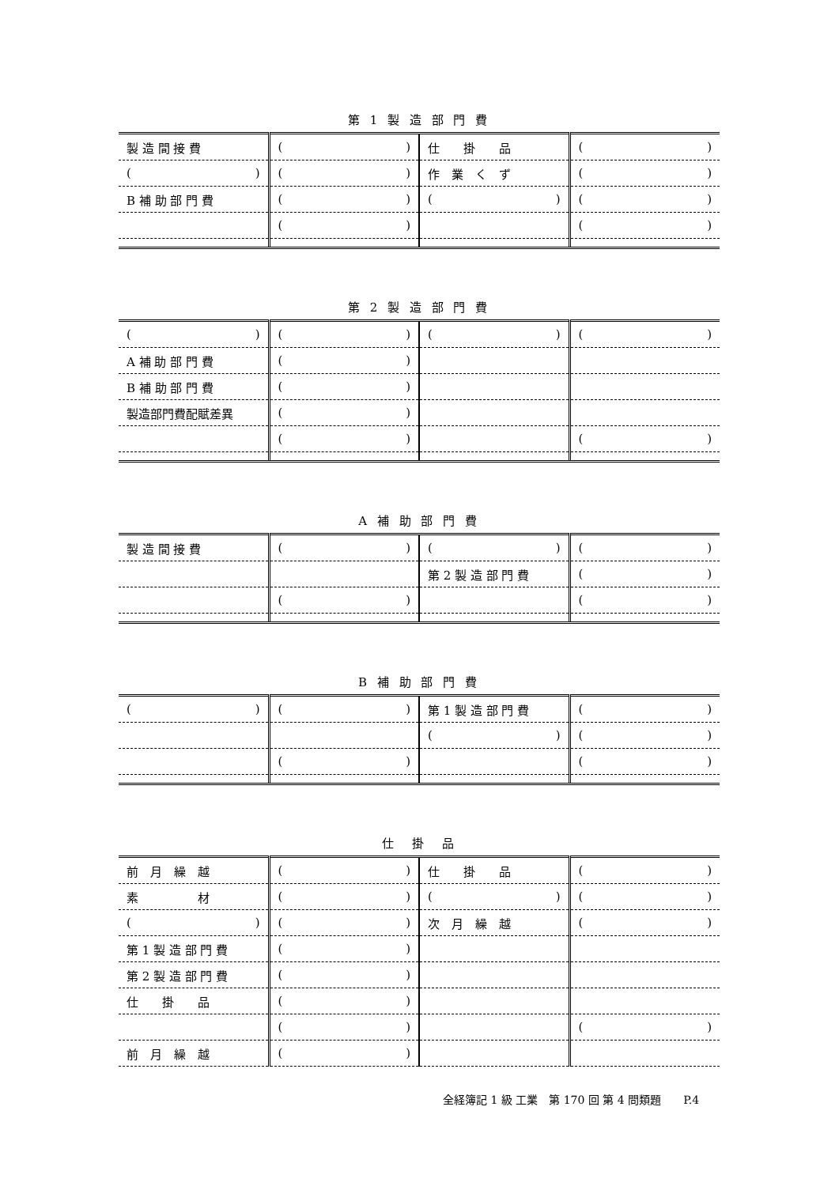第 1 製 造 部 門 費
| 製 造 間 接 費 | ( ) | 仕 掛 品 | ( ) |
| ( ) | ( ) | 作 業 く ず | ( ) |
| B 補 助 部 門 費 | ( ) | ( ) | ( ) |
| | ( ) | | ( ) |
第 2 製 造 部 門 費
| ( ) | ( ) | ( ) | ( ) |
| A 補 助 部 門 費 | ( ) | | |
| B 補 助 部 門 費 | ( ) | | |
| 製造部門費配賦差異 | ( ) | | |
| | ( ) | | ( ) |
A 補 助 部 門 費
| 製 造 間 接 費 | ( ) | ( ) | ( ) |
| | | 第 2 製 造 部 門 費 | ( ) |
| | ( ) | | ( ) |
B 補 助 部 門 費
| ( ) | ( ) | 第 1 製 造 部 門 費 | ( ) |
| | | ( ) | ( ) |
| | ( ) | | ( ) |
仕　掛　品
| 前 月 繰 越 | ( ) | 仕 掛 品 | ( ) |
| 素 材 | ( ) | ( ) | ( ) |
| ( ) | ( ) | 次 月 繰 越 | ( ) |
| 第 1 製 造 部 門 費 | ( ) | | |
| 第 2 製 造 部 門 費 | ( ) | | |
| 仕 掛 品 | ( ) | | |
| | ( ) | | ( ) |
| 前 月 繰 越 | ( ) | | |
全経簿記 1 級 工業　第 170 回 第 4 問類題　　P.4